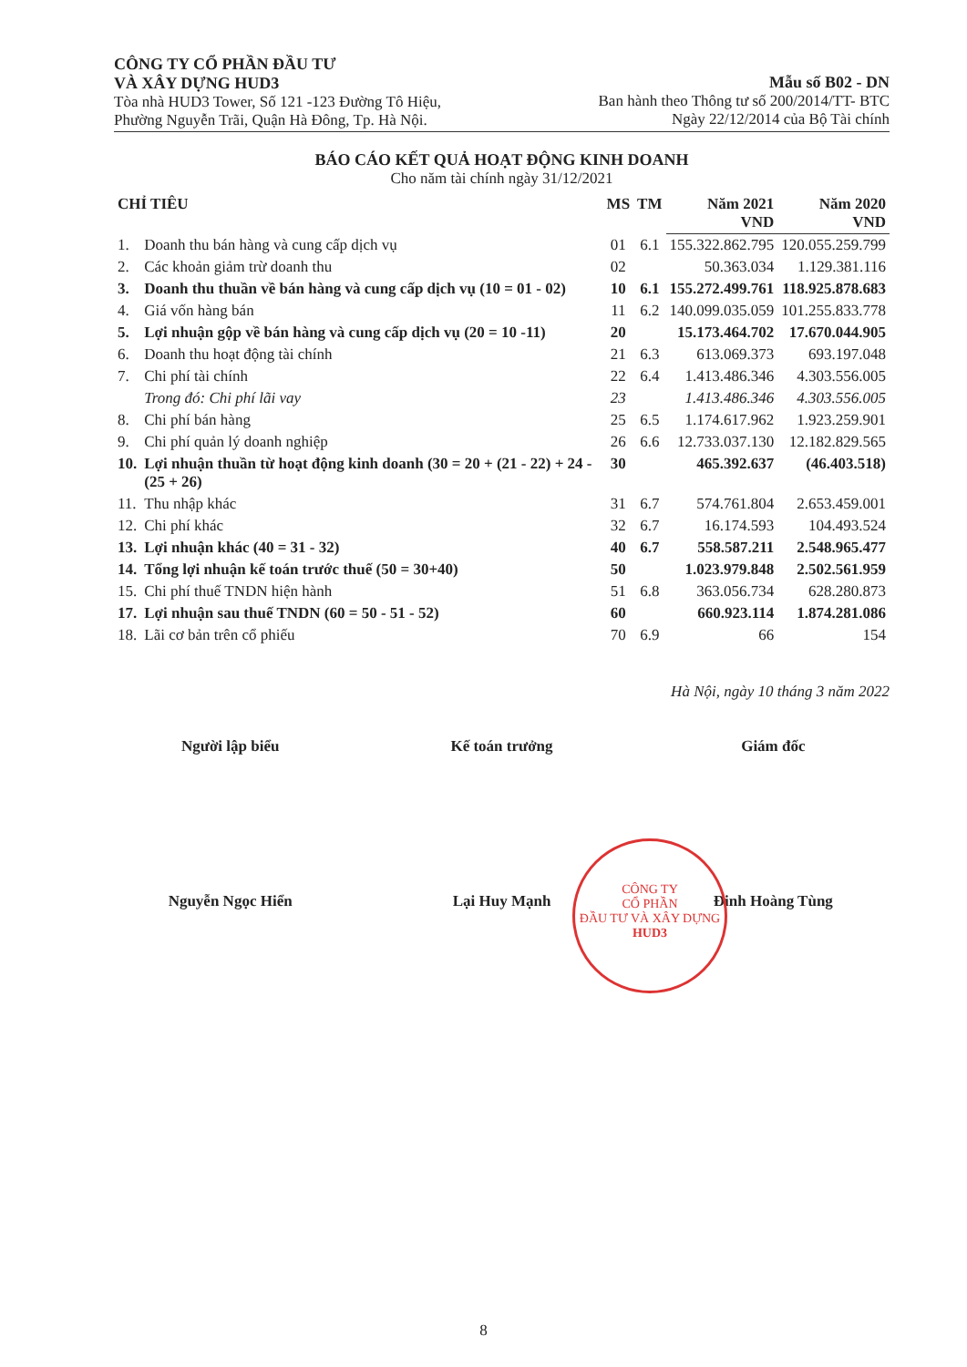CÔNG TY CỔ PHẦN ĐẦU TƯ
VÀ XÂY DỰNG HUD3
Tòa nhà HUD3 Tower, Số 121 -123 Đường Tô Hiệu,
Phường Nguyễn Trãi, Quận Hà Đông, Tp. Hà Nội.
Mẫu số B02 - DN
Ban hành theo Thông tư số 200/2014/TT- BTC
Ngày 22/12/2014 của Bộ Tài chính
BÁO CÁO KẾT QUẢ HOẠT ĐỘNG KINH DOANH
Cho năm tài chính ngày 31/12/2021
| CHỈ TIÊU | | MS | TM | Năm 2021 VND | Năm 2020 VND |
| --- | --- | --- | --- | --- | --- |
| 1. | Doanh thu bán hàng và cung cấp dịch vụ | 01 | 6.1 | 155.322.862.795 | 120.055.259.799 |
| 2. | Các khoản giảm trừ doanh thu | 02 | | 50.363.034 | 1.129.381.116 |
| 3. | Doanh thu thuần về bán hàng và cung cấp dịch vụ (10 = 01 - 02) | 10 | 6.1 | 155.272.499.761 | 118.925.878.683 |
| 4. | Giá vốn hàng bán | 11 | 6.2 | 140.099.035.059 | 101.255.833.778 |
| 5. | Lợi nhuận gộp về bán hàng và cung cấp dịch vụ (20 = 10 -11) | 20 | | 15.173.464.702 | 17.670.044.905 |
| 6. | Doanh thu hoạt động tài chính | 21 | 6.3 | 613.069.373 | 693.197.048 |
| 7. | Chi phí tài chính | 22 | 6.4 | 1.413.486.346 | 4.303.556.005 |
| | Trong đó: Chi phí lãi vay | 23 | | 1.413.486.346 | 4.303.556.005 |
| 8. | Chi phí bán hàng | 25 | 6.5 | 1.174.617.962 | 1.923.259.901 |
| 9. | Chi phí quản lý doanh nghiệp | 26 | 6.6 | 12.733.037.130 | 12.182.829.565 |
| 10. | Lợi nhuận thuần từ hoạt động kinh doanh (30 = 20 + (21 - 22) + 24 - (25 + 26) | 30 | | 465.392.637 | (46.403.518) |
| 11. | Thu nhập khác | 31 | 6.7 | 574.761.804 | 2.653.459.001 |
| 12. | Chi phí khác | 32 | 6.7 | 16.174.593 | 104.493.524 |
| 13. | Lợi nhuận khác (40 = 31 - 32) | 40 | 6.7 | 558.587.211 | 2.548.965.477 |
| 14. | Tổng lợi nhuận kế toán trước thuế (50 = 30+40) | 50 | | 1.023.979.848 | 2.502.561.959 |
| 15. | Chi phí thuế TNDN hiện hành | 51 | 6.8 | 363.056.734 | 628.280.873 |
| 17. | Lợi nhuận sau thuế TNDN (60 = 50 - 51 - 52) | 60 | | 660.923.114 | 1.874.281.086 |
| 18. | Lãi cơ bản trên cổ phiếu | 70 | 6.9 | 66 | 154 |
Hà Nội, ngày 10 tháng 3 năm 2022
Người lập biểu Kế toán trưởng Giám đốc
CÔNG TY
CỔ PHẦN
ĐẦU TƯ VÀ XÂY DỰNG
HUD3
Nguyễn Ngọc Hiển Lại Huy Mạnh Đinh Hoàng Tùng
8